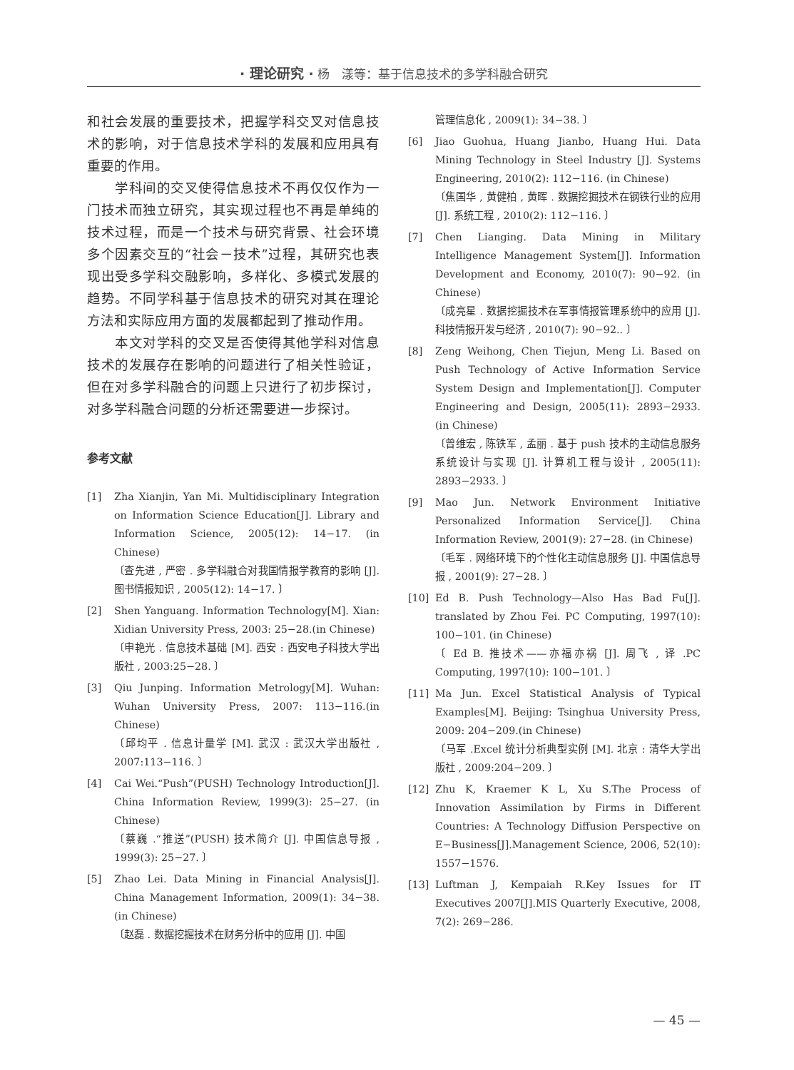· 理论研究 · 杨　漾等：基于信息技术的多学科融合研究
和社会发展的重要技术，把握学科交叉对信息技术的影响，对于信息技术学科的发展和应用具有重要的作用。
　　学科间的交叉使得信息技术不再仅仅作为一门技术而独立研究，其实现过程也不再是单纯的技术过程，而是一个技术与研究背景、社会环境多个因素交互的“社会－技术”过程，其研究也表现出受多学科交融影响，多样化、多模式发展的趋势。不同学科基于信息技术的研究对其在理论方法和实际应用方面的发展都起到了推动作用。
　　本文对学科的交叉是否使得其他学科对信息技术的发展存在影响的问题进行了相关性验证，但在对多学科融合的问题上只进行了初步探讨，对多学科融合问题的分析还需要进一步探讨。
参考文献
[1] Zha Xianjin, Yan Mi. Multidisciplinary Integration on Information Science Education[J]. Library and Information Science, 2005(12): 14−17. (in Chinese)
〔查先进 , 严密 . 多学科融合对我国情报学教育的影响 [J]. 图书情报知识 , 2005(12): 14−17. 〕
[2] Shen Yanguang. Information Technology[M]. Xian: Xidian University Press, 2003: 25−28.(in Chinese)
〔申艳光 . 信息技术基础 [M]. 西安 : 西安电子科技大学出版社 , 2003:25−28. 〕
[3] Qiu Junping. Information Metrology[M]. Wuhan: Wuhan University Press, 2007: 113−116.(in Chinese)
〔邱均平 . 信息计量学 [M]. 武汉 : 武汉大学出版社 , 2007:113−116. 〕
[4] Cai Wei.“Push”(PUSH) Technology Introduction[J]. China Information Review, 1999(3): 25−27. (in Chinese)
〔蔡巍 .“推送”(PUSH) 技术简介 [J]. 中国信息导报 , 1999(3): 25−27. 〕
[5] Zhao Lei. Data Mining in Financial Analysis[J]. China Management Information, 2009(1): 34−38. (in Chinese)
〔赵磊 . 数据挖掘技术在财务分析中的应用 [J]. 中国
管理信息化 , 2009(1): 34−38. 〕
[6] Jiao Guohua, Huang Jianbo, Huang Hui. Data Mining Technology in Steel Industry [J]. Systems Engineering, 2010(2): 112−116. (in Chinese)
〔焦国华 , 黄健柏 , 黄晖 . 数据挖掘技术在钢铁行业的应用 [J]. 系统工程 , 2010(2): 112−116. 〕
[7] Chen Lianging. Data Mining in Military Intelligence Management System[J]. Information Development and Economy, 2010(7): 90−92. (in Chinese)
〔成亮星 . 数据挖掘技术在军事情报管理系统中的应用 [J]. 科技情报开发与经济 , 2010(7): 90−92.. 〕
[8] Zeng Weihong, Chen Tiejun, Meng Li. Based on Push Technology of Active Information Service System Design and Implementation[J]. Computer Engineering and Design, 2005(11): 2893−2933. (in Chinese)
〔曾维宏 , 陈铁军 , 孟丽 . 基于 push 技术的主动信息服务系统设计与实现 [J]. 计算机工程与设计 , 2005(11): 2893−2933. 〕
[9] Mao Jun. Network Environment Initiative Personalized Information Service[J]. China Information Review, 2001(9): 27−28. (in Chinese)
〔毛军 . 网络环境下的个性化主动信息服务 [J]. 中国信息导报 , 2001(9): 27−28. 〕
[10] Ed B. Push Technology—Also Has Bad Fu[J]. translated by Zhou Fei. PC Computing, 1997(10): 100−101. (in Chinese)
〔 Ed B. 推技术——亦福亦祸 [J]. 周飞 , 译 .PC Computing, 1997(10): 100−101. 〕
[11] Ma Jun. Excel Statistical Analysis of Typical Examples[M]. Beijing: Tsinghua University Press, 2009: 204−209.(in Chinese)
〔马军 .Excel 统计分析典型实例 [M]. 北京 : 清华大学出版社 , 2009:204−209. 〕
[12] Zhu K, Kraemer K L, Xu S.The Process of Innovation Assimilation by Firms in Different Countries: A Technology Diffusion Perspective on E−Business[J].Management Science, 2006, 52(10): 1557−1576.
[13] Luftman J, Kempaiah R.Key Issues for IT Executives 2007[J].MIS Quarterly Executive, 2008, 7(2): 269−286.
— 45 —